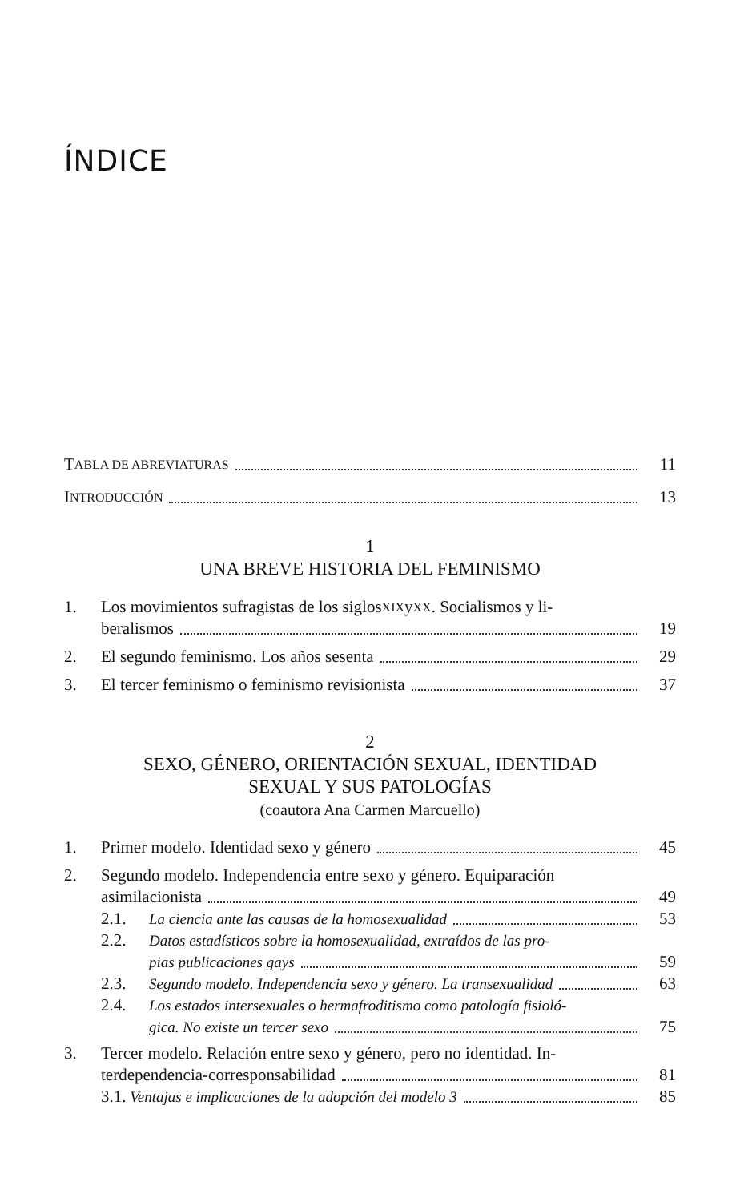ÍNDICE
T ABLA DE ABREVIATURAS
11
I NTRODUCCIÓN
13
1
UNA BREVE HISTORIA DEL FEMINISMO
1.
Los movimientos sufragistas de los siglos XIX y XX. Socialismos y li-
beralismos
19
2.
El segundo feminismo. Los años sesenta
29
3.
El tercer feminismo o feminismo revisionista
37
2
SEXO, GÉNERO, ORIENTACIÓN SEXUAL, IDENTIDAD
SEXUAL Y SUS PATOLOGÍAS
(coautora Ana Carmen Marcuello)
1.
Primer modelo. Identidad sexo y género
45
2.
Segundo modelo. Independencia entre sexo y género. Equiparación
asimilacionista
49
2.1.
La ciencia ante las causas de la homosexualidad
53
2.2.
Datos estadísticos sobre la homosexualidad, extraídos de las pro-
pias publicaciones gays
59
2.3.
Segundo modelo. Independencia sexo y género. La transexualidad
63
2.4.
Los estados intersexuales o hermafroditismo como patología fisioló-
gica. No existe un tercer sexo
75
3.
Tercer modelo. Relación entre sexo y género, pero no identidad. In-
terdependencia-corresponsabilidad
81
3.1. Ventajas e implicaciones de la adopción del modelo 3
85